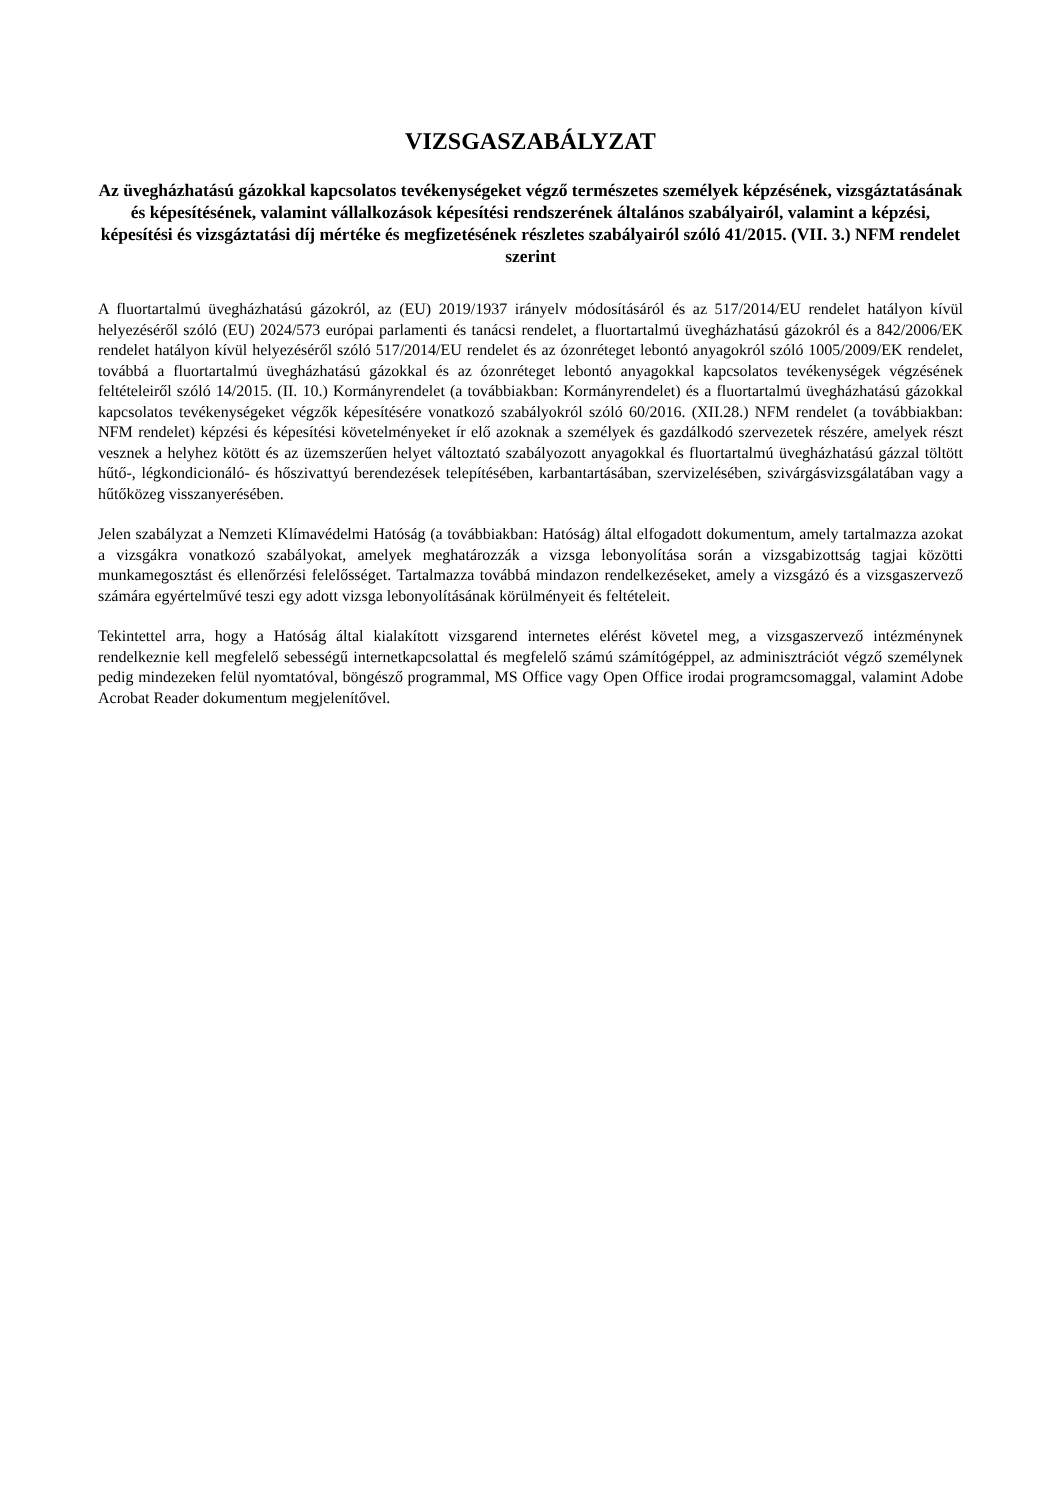VIZSGASZABÁLYZAT
Az üvegházhatású gázokkal kapcsolatos tevékenységeket végző természetes személyek képzésének, vizsgáztatásának és képesítésének, valamint vállalkozások képesítési rendszerének általános szabályairól, valamint a képzési, képesítési és vizsgáztatási díj mértéke és megfizetésének részletes szabályairól szóló 41/2015. (VII. 3.) NFM rendelet szerint
A fluortartalmú üvegházhatású gázokról, az (EU) 2019/1937 irányelv módosításáról és az 517/2014/EU rendelet hatályon kívül helyezéséről szóló (EU) 2024/573 európai parlamenti és tanácsi rendelet, a fluortartalmú üvegházhatású gázokról és a 842/2006/EK rendelet hatályon kívül helyezéséről szóló 517/2014/EU rendelet és az ózonréteget lebontó anyagokról szóló 1005/2009/EK rendelet, továbbá a fluortartalmú üvegházhatású gázokkal és az ózonréteget lebontó anyagokkal kapcsolatos tevékenységek végzésének feltételeiről szóló 14/2015. (II. 10.) Kormányrendelet (a továbbiakban: Kormányrendelet) és a fluortartalmú üvegházhatású gázokkal kapcsolatos tevékenységeket végzők képesítésére vonatkozó szabályokról szóló 60/2016. (XII.28.) NFM rendelet (a továbbiakban: NFM rendelet) képzési és képesítési követelményeket ír elő azoknak a személyek és gazdálkodó szervezetek részére, amelyek részt vesznek a helyhez kötött és az üzemszerűen helyet változtató szabályozott anyagokkal és fluortartalmú üvegházhatású gázzal töltött hűtő-, légkondicionáló- és hőszivattyú berendezések telepítésében, karbantartásában, szervizelésében, szivárgásvizsgálatában vagy a hűtőközeg visszanyerésében.
Jelen szabályzat a Nemzeti Klímavédelmi Hatóság (a továbbiakban: Hatóság) által elfogadott dokumentum, amely tartalmazza azokat a vizsgákra vonatkozó szabályokat, amelyek meghatározzák a vizsga lebonyolítása során a vizsgabizottság tagjai közötti munkamegosztást és ellenőrzési felelősséget. Tartalmazza továbbá mindazon rendelkezéseket, amely a vizsgázó és a vizsgaszervező számára egyértelművé teszi egy adott vizsga lebonyolításának körülményeit és feltételeit.
Tekintettel arra, hogy a Hatóság által kialakított vizsgarend internetes elérést követel meg, a vizsgaszervező intézménynek rendelkeznie kell megfelelő sebességű internetkapcsolattal és megfelelő számú számítógéppel, az adminisztrációt végző személynek pedig mindezeken felül nyomtatóval, böngésző programmal, MS Office vagy Open Office irodai programcsomaggal, valamint Adobe Acrobat Reader dokumentum megjelenítővel.